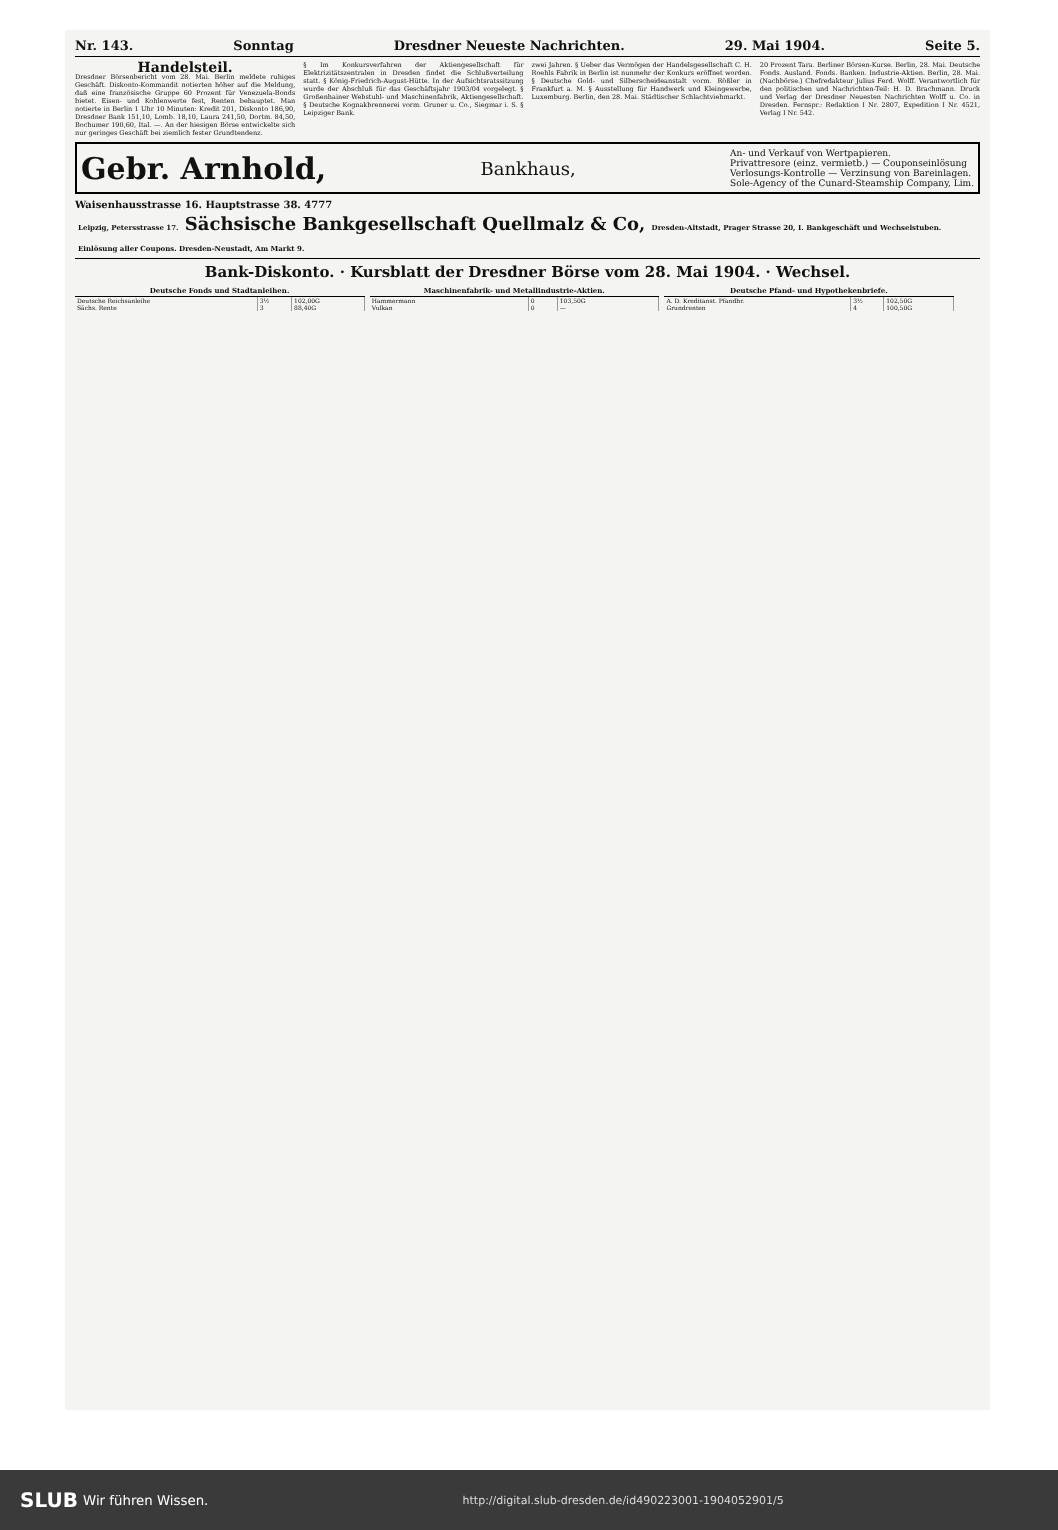Nr. 143. Sonntag Dresdner Neueste Nachrichten. 29. Mai 1904. Seite 5.
Handelsteil.
Dresdner Börsenbericht vom 28. Mai. Berlin meldete ruhiges Geschäft. Diskonto-Kommandit notierten höher auf die Meldung, daß eine französische Gruppe 60 Prozent für Venezuela-Bonds bietet. Eisen- und Kohlenwerte fest, Renten behauptet. Man notierte in Berlin 1 Uhr 10 Minuten: Kredit 201, Diskonto 186,90, Dresdner Bank 151,10, Lomb. 18,10, Laura 241,50, Dortm. 84,50, Bochumer 190,60, Ital. —. An der hiesigen Börse entwickelte sich nur geringes Geschäft bei ziemlich fester Grundtendenz.
§ Im Konkursverfahren der Aktiengesellschaft für Elektrizitätszentralen in Dresden findet die Schlußverteilung statt. § König-Friedrich-August-Hütte. In der Aufsichtsratssitzung wurde der Abschluß für das Geschäftsjahr 1903/04 vorgelegt. § Großenhainer Webstuhl- und Maschinenfabrik, Aktiengesellschaft. § Deutsche Kognakbrennerei vorm. Gruner u. Co., Siegmar i. S. § Leipziger Bank.
zwei Jahren. § Ueber das Vermögen der Handelsgesellschaft C. H. Roehls Fabrik in Berlin ist nunmehr der Konkurs eröffnet worden. § Deutsche Gold- und Silberscheideanstalt vorm. Rößler in Frankfurt a. M. § Ausstellung für Handwerk und Kleingewerbe, Luxemburg. Berlin, den 28. Mai. Städtischer Schlachtviehmarkt.
20 Prozent Tara. Berliner Börsen-Kurse. Berlin, 28. Mai. Deutsche Fonds. Ausland. Fonds. Banken. Industrie-Aktien. Berlin, 28. Mai. (Nachbörse.) Chefredakteur Julius Ferd. Wolff. Verantwortlich für den politischen und Nachrichten-Teil: H. D. Brachmann. Druck und Verlag der Dresdner Neuesten Nachrichten Wolff u. Co. in Dresden. Fernspr.: Redaktion I Nr. 2807, Expedition I Nr. 4521, Verlag I Nr. 542.
Gebr. Arnhold, Bankhaus, An- und Verkauf von Wertpapieren.
Privattresore (einz. vermietb.) — Couponseinlösung
Verlosungs-Kontrolle — Verzinsung von Bareinlagen.
Sole-Agency of the Cunard-Steamship Company, Lim.
Waisenhausstrasse 16. Hauptstrasse 38. 4777
Leipzig, Petersstrasse 17. Sächsische Bankgesellschaft Quellmalz & Co, Dresden-Altstadt, Prager Strasse 20, I. Bankgeschäft und Wechselstuben. Einlösung aller Coupons. Dresden-Neustadt, Am Markt 9.
Bank-Diskonto. · Kursblatt der Dresdner Börse vom 28. Mai 1904. · Wechsel.
| Deutsche Fonds und Stadtanleihen. | | |
| --- | --- | --- |
| Deutsche Reichsanleihe | 3½ | 102,00G |
| Sächs. Rente | 3 | 88,40G |
| Maschinenfabrik- und Metallindustrie-Aktien. | | |
| --- | --- | --- |
| Hammermann | 0 | 103,50G |
| Vulkan | 0 | — |
| Deutsche Pfand- und Hypothekenbriefe. | | |
| --- | --- | --- |
| A. D. Kreditanst. Pfandbr. | 3½ | 102,50G |
| Grundrenten | 4 | 100,50G |
SLUB Wir führen Wissen. http://digital.slub-dresden.de/id490223001-1904052901/5